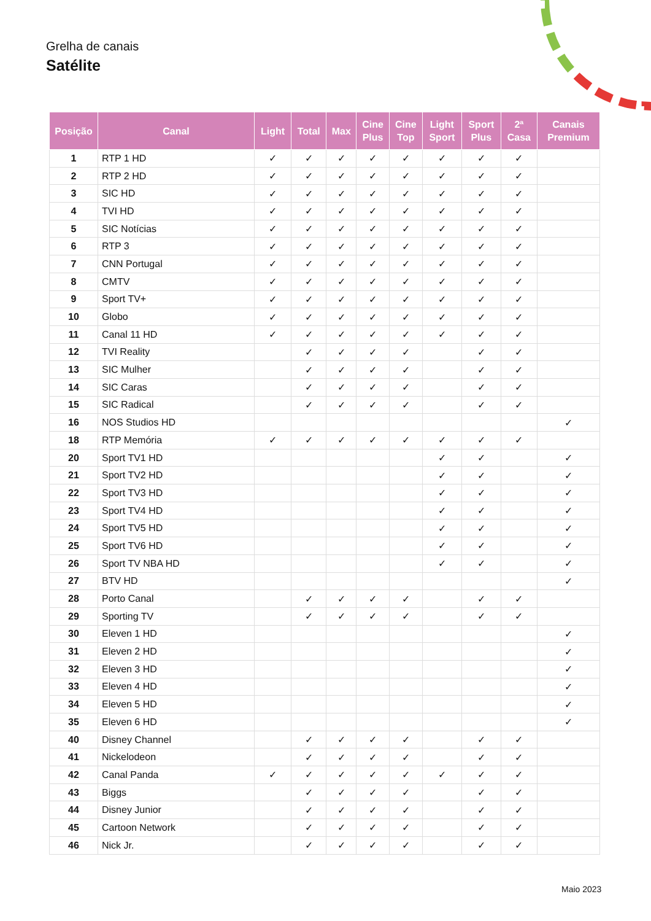Grelha de canais
Satélite
| Posição | Canal | Light | Total | Max | Cine Plus | Cine Top | Light Sport | Sport Plus | 2ª Casa | Canais Premium |
| --- | --- | --- | --- | --- | --- | --- | --- | --- | --- | --- |
| 1 | RTP 1 HD | ✓ | ✓ | ✓ | ✓ | ✓ | ✓ | ✓ | ✓ | |
| 2 | RTP 2 HD | ✓ | ✓ | ✓ | ✓ | ✓ | ✓ | ✓ | ✓ | |
| 3 | SIC HD | ✓ | ✓ | ✓ | ✓ | ✓ | ✓ | ✓ | ✓ | |
| 4 | TVI HD | ✓ | ✓ | ✓ | ✓ | ✓ | ✓ | ✓ | ✓ | |
| 5 | SIC Notícias | ✓ | ✓ | ✓ | ✓ | ✓ | ✓ | ✓ | ✓ | |
| 6 | RTP 3 | ✓ | ✓ | ✓ | ✓ | ✓ | ✓ | ✓ | ✓ | |
| 7 | CNN Portugal | ✓ | ✓ | ✓ | ✓ | ✓ | ✓ | ✓ | ✓ | |
| 8 | CMTV | ✓ | ✓ | ✓ | ✓ | ✓ | ✓ | ✓ | ✓ | |
| 9 | Sport TV+ | ✓ | ✓ | ✓ | ✓ | ✓ | ✓ | ✓ | ✓ | |
| 10 | Globo | ✓ | ✓ | ✓ | ✓ | ✓ | ✓ | ✓ | ✓ | |
| 11 | Canal 11 HD | ✓ | ✓ | ✓ | ✓ | ✓ | ✓ | ✓ | ✓ | |
| 12 | TVI Reality | | ✓ | ✓ | ✓ | ✓ | | ✓ | ✓ | |
| 13 | SIC Mulher | | ✓ | ✓ | ✓ | ✓ | | ✓ | ✓ | |
| 14 | SIC Caras | | ✓ | ✓ | ✓ | ✓ | | ✓ | ✓ | |
| 15 | SIC Radical | | ✓ | ✓ | ✓ | ✓ | | ✓ | ✓ | |
| 16 | NOS Studios HD | | | | | | | | | ✓ |
| 18 | RTP Memória | ✓ | ✓ | ✓ | ✓ | ✓ | ✓ | ✓ | ✓ | |
| 20 | Sport TV1 HD | | | | | | ✓ | ✓ | | ✓ |
| 21 | Sport TV2 HD | | | | | | ✓ | ✓ | | ✓ |
| 22 | Sport TV3 HD | | | | | | ✓ | ✓ | | ✓ |
| 23 | Sport TV4 HD | | | | | | ✓ | ✓ | | ✓ |
| 24 | Sport TV5 HD | | | | | | ✓ | ✓ | | ✓ |
| 25 | Sport TV6 HD | | | | | | ✓ | ✓ | | ✓ |
| 26 | Sport TV NBA HD | | | | | | ✓ | ✓ | | ✓ |
| 27 | BTV HD | | | | | | | | | ✓ |
| 28 | Porto Canal | | ✓ | ✓ | ✓ | ✓ | | ✓ | ✓ | |
| 29 | Sporting TV | | ✓ | ✓ | ✓ | ✓ | | ✓ | ✓ | |
| 30 | Eleven 1 HD | | | | | | | | | ✓ |
| 31 | Eleven 2 HD | | | | | | | | | ✓ |
| 32 | Eleven 3 HD | | | | | | | | | ✓ |
| 33 | Eleven 4 HD | | | | | | | | | ✓ |
| 34 | Eleven 5 HD | | | | | | | | | ✓ |
| 35 | Eleven 6 HD | | | | | | | | | ✓ |
| 40 | Disney Channel | | ✓ | ✓ | ✓ | ✓ | | ✓ | ✓ | |
| 41 | Nickelodeon | | ✓ | ✓ | ✓ | ✓ | | ✓ | ✓ | |
| 42 | Canal Panda | ✓ | ✓ | ✓ | ✓ | ✓ | ✓ | ✓ | ✓ | |
| 43 | Biggs | | ✓ | ✓ | ✓ | ✓ | | ✓ | ✓ | |
| 44 | Disney Junior | | ✓ | ✓ | ✓ | ✓ | | ✓ | ✓ | |
| 45 | Cartoon Network | | ✓ | ✓ | ✓ | ✓ | | ✓ | ✓ | |
| 46 | Nick Jr. | | ✓ | ✓ | ✓ | ✓ | | ✓ | ✓ | |
Maio 2023